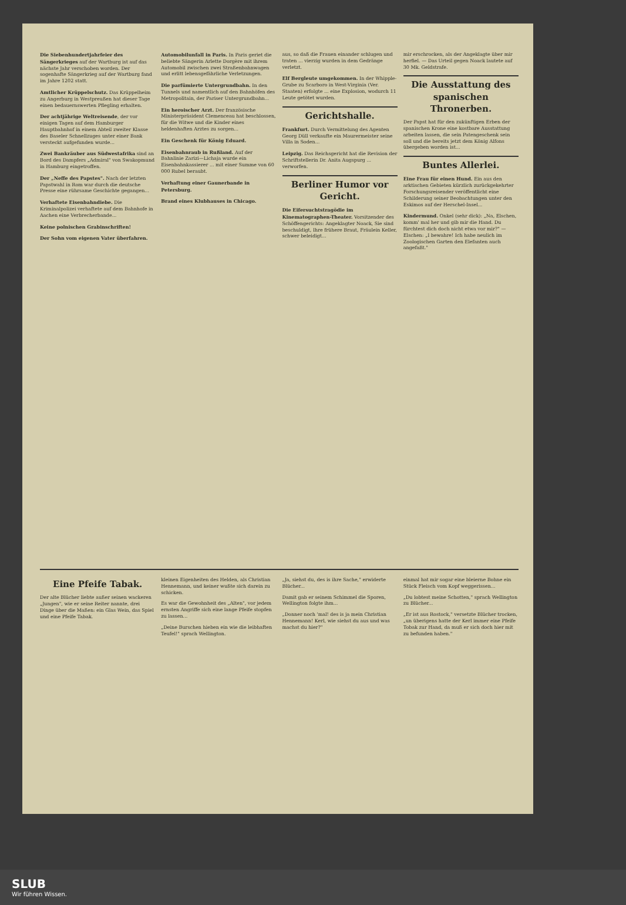Die Siebenhundertjahrfeier des Sängerkrieges auf der Wartburg ist auf das nächste Jahr verschoben worden. Der sogenhafte Sängerkrieg auf der Wartburg fand im Jahre 1202 statt.
Amtlicher Krüppelschutz. Das Krüppelheim zu Angerburg in Westpreußen hat dieser Tage einen bedauernswerten Pflegling erhalten.
Der achtjährige Weltreisende, der vor einigen Tagen auf dem Hamburger Hauptbahnhof in einem Abteil zweiter Klasse des Baseler Schnellzuges unter einer Bank versteckt aufgefunden wurde...
Zwei Bankräuber aus Südwestafrika sind an Bord des Dampfers „Admiral" von Swakopmund in Hamburg eingetroffen.
Der „Neffe des Papstes". Nach der letzten Papstwahl in Rom war durch die deutsche Presse eine rührsame Geschichte gegangen...
Verhaftete Eisenbahndiebe. Die Kriminalpolizei verhaftete auf dem Bahnhofe in Aachen eine Verbrecherbande...
Keine polnischen Grabinschriften!
Der Sohn vom eigenen Vater überfahren.
Automobilunfall in Paris. In Paris geriet die beliebte Sängerin Arlette Dorgère mit ihrem Automobil zwischen zwei Straßenbahnwagen und erlitt lebensgefährliche Verletzungen.
Die parfümierte Untergrundbahn. In den Tunnels und namentlich auf den Bahnhöfen des Metropolitain, der Pariser Untergrundbahn...
Ein heroischer Arzt. Der französische Ministerpräsident Clemenceau hat beschlossen, für die Witwe und die Kinder eines heldenhaften Arztes zu sorgen...
Ein Geschenk für König Eduard.
Eisenbahnraub in Rußland. Auf der Bahnlinie Zarizi—Lichaja wurde ein Eisenbahnkassierer ... mit einer Summe von 60 000 Rubel beraubt.
Verhaftung einer Gaunerbande in Petersburg.
Brand eines Klubhauses in Chicago.
aus, so daß die Frauen einander schlugen und traten ... vierzig wurden in dem Gedränge verletzt.
Elf Bergleute umgekommen. In der Whipple-Grube zu Scarboro in West-Virginia (Ver. Staaten) erfolgte ... eine Explosion, wodurch 11 Leute getötet wurden.
Gerichtshalle.
Frankfurt. Durch Vermittelung des Agenten Georg Düll verkaufte ein Maurermeister seine Villa in Soden...
Leipzig. Das Reichsgericht hat die Revision der Schriftstellerin Dr. Anita Augspurg ... verworfen.
Berliner Humor vor Gericht.
Die Eifersuchtstragödie im Kinematographen-Theater. Vorsitzender des Schöffengerichts: Angeklagter Noack, Sie sind beschuldigt, Ihre frühere Braut, Fräulein Keller, schwer beleidigt...
mir erschrocken, als der Angeklagte über mir herfiel. — Das Urteil gegen Noack lautete auf 30 Mk. Geldstrafe.
Die Ausstattung des spanischen Thronerben.
Der Papst hat für den zukünftigen Erben der spanischen Krone eine kostbare Ausstattung arbeiten lassen, die sein Patengeschenk sein soll und die bereits jetzt dem König Alfons übergeben worden ist...
Buntes Allerlei.
Eine Frau für einen Hund. Ein aus den arktischen Gebieten kürzlich zurückgekehrter Forschungsreisender veröffentlicht eine Schilderung seiner Beobachtungen unter den Eskimos auf der Herschel-Insel...
Kindermund. Onkel (sehr dick): „Na, Elschen, komm' mal her und gib mir die Hand. Du fürchtest dich doch nicht etwa vor mir?" — Elschen: „I bewahre! Ich habe neulich im Zoologischen Garten den Elefanten auch angefaßt."
Eine Pfeife Tabak.
Der alte Blücher liebte außer seinen wackeren „Jungen", wie er seine Reiter nannte, drei Dinge über die Maßen: ein Glas Wein, das Spiel und eine Pfeife Tabak.
kleinen Eigenheiten des Helden, als Christian Hennemann, und keiner wußte sich darein zu schicken.
Es war die Gewohnheit des „Alten", vor jedem ernsten Angriffe sich eine lange Pfeife stopfen zu lassen...
„Deine Burschen hieben ein wie die leibhaften Teufel!" sprach Wellington.
„Ja, siehst du, des is ihre Sache," erwiderte Blücher...
Damit gab er seinem Schimmel die Sporen, Wellington folgte ihm...
„Donner noch 'mal! des is ja mein Christian Hennemann! Kerl, wie siehst du aus und was machst du hier?"
einmal hat mir sogar eine bleierne Bohne ein Stück Fleisch vom Kopf weggerissen...
„Du lobtest meine Schotten," sprach Wellington zu Blücher...
„Er ist aus Rostock," versetzte Blücher trocken, „un überigens hatte der Kerl immer eine Pfeife Tobak zur Hand, da muß er sich doch hier mit zu befunden haben."
SLUB
Wir führen Wissen.